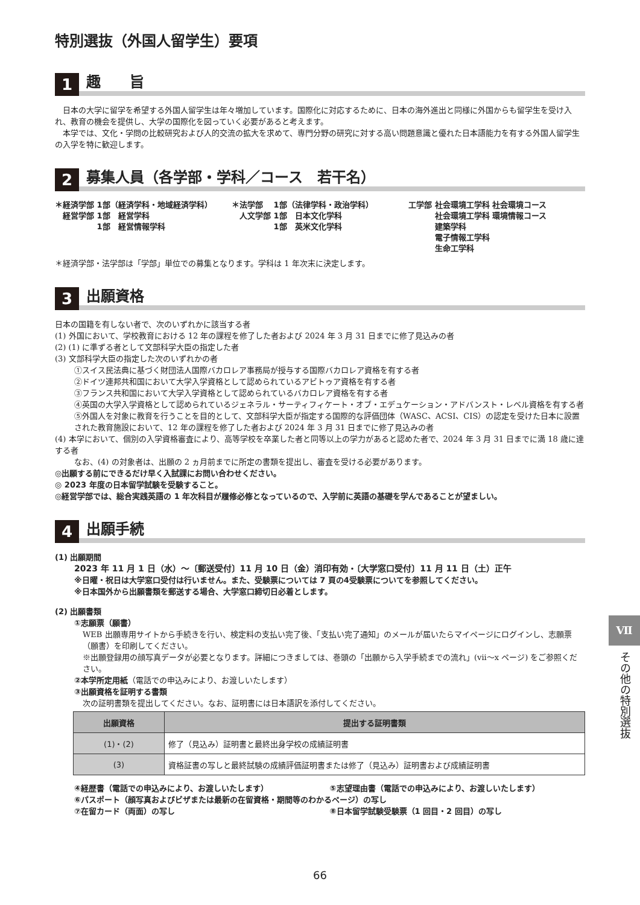特別選抜（外国人留学生）要項
1
趣　　旨
　日本の大学に留学を希望する外国人留学生は年々増加しています。国際化に対応するために、日本の海外進出と同様に外国からも留学生を受け入れ、教育の機会を提供し、大学の国際化を図っていく必要があると考えます。
　本学では、文化・学問の比較研究および人的交流の拡大を求めて、専門分野の研究に対する高い問題意識と優れた日本語能力を有する外国人留学生の入学を特に歓迎します。
2
募集人員（各学部・学科／コース　若干名）
＊経済学部 1部（経済学科・地域経済学科）
　経営学部 1部　経営学科
　　　　　 1部　経営情報学科
＊法学部　 1部（法律学科・政治学科）
　人文学部 1部　日本文化学科
　　　　　 1部　英米文化学科
工学部 社会環境工学科 社会環境コース
　　　 社会環境工学科 環境情報コース
　　　 建築学科
　　　 電子情報工学科
　　　 生命工学科
＊経済学部・法学部は「学部」単位での募集となります。学科は 1 年次末に決定します。
3
出願資格
日本の国籍を有しない者で、次のいずれかに該当する者
(1) 外国において、学校教育における 12 年の課程を修了した者および 2024 年 3 月 31 日までに修了見込みの者
(2) (1) に準ずる者として文部科学大臣の指定した者
(3) 文部科学大臣の指定した次のいずれかの者
①スイス民法典に基づく財団法人国際バカロレア事務局が授与する国際バカロレア資格を有する者
②ドイツ連邦共和国において大学入学資格として認められているアビトゥア資格を有する者
③フランス共和国において大学入学資格として認められているバカロレア資格を有する者
④英国の大学入学資格として認められているジェネラル・サーティフィケート・オブ・エデュケーション・アドバンスト・レベル資格を有する者
⑤外国人を対象に教育を行うことを目的として、文部科学大臣が指定する国際的な評価団体（WASC、ACSI、CIS）の認定を受けた日本に設置された教育施設において、12 年の課程を修了した者および 2024 年 3 月 31 日までに修了見込みの者
(4) 本学において、個別の入学資格審査により、高等学校を卒業した者と同等以上の学力があると認めた者で、2024 年 3 月 31 日までに満 18 歳に達する者
なお、(4) の対象者は、出願の 2 ヵ月前までに所定の書類を提出し、審査を受ける必要があります。
◎出願する前にできるだけ早く入試課にお問い合わせください。
◎ 2023 年度の日本留学試験を受験すること。
◎経営学部では、総合実践英語の 1 年次科目が履修必修となっているので、入学前に英語の基礎を学んであることが望ましい。
4
出願手続
(1) 出願期間
2023 年 11 月 1 日（水）～〔郵送受付〕11 月 10 日（金）消印有効・〔大学窓口受付〕11 月 11 日（土）正午
※日曜・祝日は大学窓口受付は行いません。また、受験票については 7 頁の4受験票についてを参照してください。
※日本国外から出願書類を郵送する場合、大学窓口締切日必着とします。
(2) 出願書類
①志願票（願書）
WEB 出願専用サイトから手続きを行い、検定料の支払い完了後、「支払い完了通知」のメールが届いたらマイページにログインし、志願票（願書）を印刷してください。
※出願登録用の顔写真データが必要となります。詳細につきましては、巻頭の「出願から入学手続までの流れ」(vii～x ページ) をご参照ください。
②本学所定用紙（電話での申込みにより、お渡しいたします）
③出願資格を証明する書類
次の証明書類を提出してください。なお、証明書には日本語訳を添付してください。
| 出願資格 | 提出する証明書類 |
| --- | --- |
| (1)・(2) | 修了（見込み）証明書と最終出身学校の成績証明書 |
| (3) | 資格証書の写しと最終試験の成績評価証明書または修了（見込み）証明書および成績証明書 |
④経歴書（電話での申込みにより、お渡しいたします）
⑤志望理由書（電話での申込みにより、お渡しいたします）
⑥パスポート（顔写真およびビザまたは最新の在留資格・期間等のわかるページ）の写し
⑦在留カード（両面）の写し
⑧日本留学試験受験票（1 回目・2 回目）の写し
Ⅶ
その他の特別選抜
66